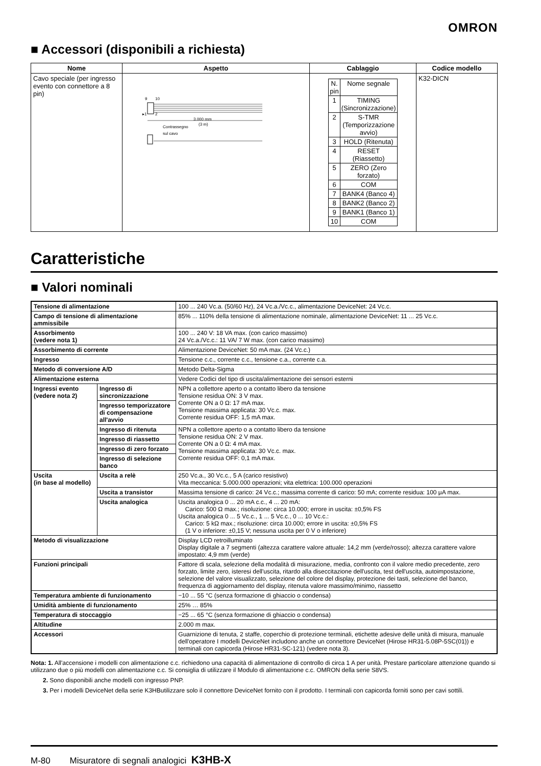OMRON
■ Accessori (disponibili a richiesta)
| Nome | Aspetto | Cablaggio | Codice modello |
| --- | --- | --- | --- |
| Cavo speciale (per ingresso evento con connettore a 8 pin) | 9 10 ▸1 2 3.000 mm (3 m) Contrassegno sul cavo | / N. pin / Nome segnale / / 1 / TIMING (Sincronizzazione) / / 2 / S-TMR (Temporizzazione avvio) / / 3 / HOLD (Ritenuta) / / 4 / RESET (Riassetto) / / 5 / ZERO (Zero forzato) / / 6 / COM / / 7 / BANK4 (Banco 4) / / 8 / BANK2 (Banco 2) / / 9 / BANK1 (Banco 1) / / 10 / COM / | K32-DICN |
Caratteristiche
■ Valori nominali
| Tensione di alimentazione | | 100 ... 240 Vc.a. (50/60 Hz), 24 Vc.a./Vc.c., alimentazione DeviceNet: 24 Vc.c. |
| Campo di tensione di alimentazione ammissibile | | 85% ... 110% della tensione di alimentazione nominale, alimentazione DeviceNet: 11 ... 25 Vc.c. |
| Assorbimento (vedere nota 1) | | 100 ... 240 V: 18 VA max. (con carico massimo) 24 Vc.a./Vc.c.: 11 VA/ 7 W max. (con carico massimo) |
| Assorbimento di corrente | | Alimentazione DeviceNet: 50 mA max. (24 Vc.c.) |
| Ingresso | | Tensione c.c., corrente c.c., tensione c.a., corrente c.a. |
| Metodo di conversione A/D | | Metodo Delta-Sigma |
| Alimentazione esterna | | Vedere Codici del tipo di uscita/alimentazione dei sensori esterni |
| Ingressi evento (vedere nota 2) | Ingresso di sincronizzazione | NPN a collettore aperto o a contatto libero da tensione Tensione residua ON: 3 V max. Corrente ON a 0 Ω: 17 mA max. Tensione massima applicata: 30 Vc.c. max. Corrente residua OFF: 1,5 mA max. |
| | Ingresso temporizzatore di compensazione all'avvio | |
| | Ingresso di ritenuta | NPN a collettore aperto o a contatto libero da tensione Tensione residua ON: 2 V max. Corrente ON a 0 Ω: 4 mA max. Tensione massima applicata: 30 Vc.c. max. Corrente residua OFF: 0,1 mA max. |
| | Ingresso di riassetto | |
| | Ingresso di zero forzato | |
| | Ingresso di selezione banco | |
| Uscita (in base al modello) | Uscita a relè | 250 Vc.a., 30 Vc.c., 5 A (carico resistivo) Vita meccanica: 5.000.000 operazioni; vita elettrica: 100.000 operazioni |
| | Uscita a transistor | Massima tensione di carico: 24 Vc.c.; massima corrente di carico: 50 mA; corrente residua: 100 μA max. |
| | Uscita analogica | Uscita analogica 0 ... 20 mA c.c., 4 ... 20 mA: Carico: 500 Ω max.; risoluzione: circa 10.000; errore in uscita: ±0,5% FS Uscita analogica 0 ... 5 Vc.c., 1 ... 5 Vc.c., 0 ... 10 Vc.c.: Carico: 5 kΩ max.; risoluzione: circa 10.000; errore in uscita: ±0,5% FS (1 V o inferiore: ±0,15 V; nessuna uscita per 0 V o inferiore) |
| Metodo di visualizzazione | | Display LCD retroilluminato Display digitale a 7 segmenti (altezza carattere valore attuale: 14,2 mm (verde/rosso); altezza carattere valore impostato: 4,9 mm (verde) |
| Funzioni principali | | Fattore di scala, selezione della modalità di misurazione, media, confronto con il valore medio precedente, zero forzato, limite zero, isteresi dell'uscita, ritardo alla diseccitazione dell'uscita, test dell'uscita, autoimpostazione, selezione del valore visualizzato, selezione del colore del display, protezione dei tasti, selezione del banco, frequenza di aggiornamento del display, ritenuta valore massimo/minimo, riassetto |
| Temperatura ambiente di funzionamento | | −10 ... 55 °C (senza formazione di ghiaccio o condensa) |
| Umidità ambiente di funzionamento | | 25% … 85% |
| Temperatura di stoccaggio | | −25 ... 65 °C (senza formazione di ghiaccio o condensa) |
| Altitudine | | 2.000 m max. |
| Accessori | | Guarnizione di tenuta, 2 staffe, coperchio di protezione terminali, etichette adesive delle unità di misura, manuale dell'operatore I modelli DeviceNet includono anche un connettore DeviceNet (Hirose HR31-5.08P-5SC(01)) e terminali con capicorda (Hirose HR31-SC-121) (vedere nota 3). |
Nota: 1. All'accensione i modelli con alimentazione c.c. richiedono una capacità di alimentazione di controllo di circa 1 A per unità. Prestare particolare attenzione quando si utilizzano due o più modelli con alimentazione c.c. Si consiglia di utilizzare il Modulo di alimentazione c.c. OMRON della serie S8VS.
2. Sono disponibili anche modelli con ingresso PNP.
3. Per i modelli DeviceNet della serie K3HButilizzare solo il connettore DeviceNet fornito con il prodotto. I terminali con capicorda forniti sono per cavi sottili.
M-80 Misuratore di segnali analogici K3HB-X